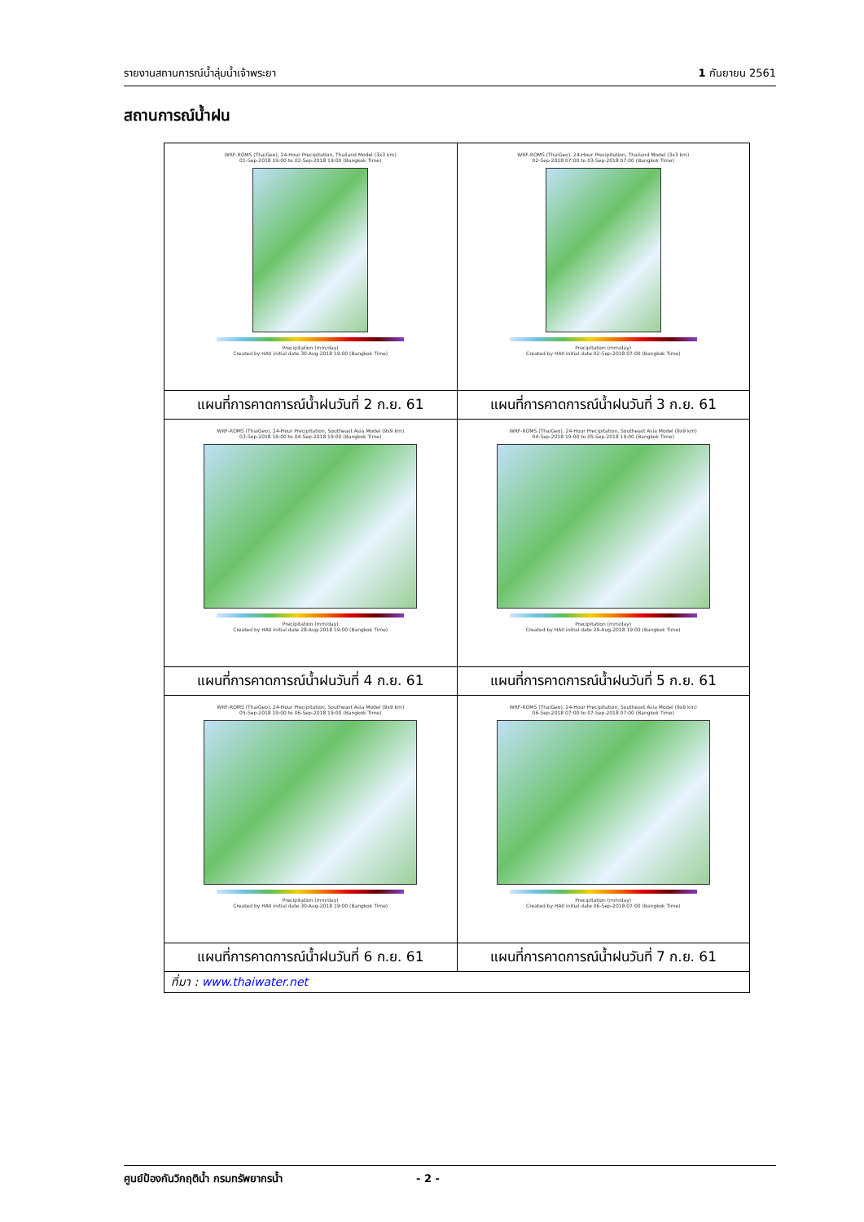รายงานสถานการณ์น้ำลุ่มน้ำเจ้าพระยา 1 กันยายน 2561
สถานการณ์น้ำฝน
| WRF-ROMS (ThaiGeo), 24-Hour Precipitation, Thailand Model (3x3 km) 01-Sep-2018 19:00 to 02-Sep-2018 19:00 (Bangkok Time) Precipitation (mm/day) Created by HAII initial date 30-Aug-2018 19:00 (Bangkok Time) | WRF-ROMS (ThaiGeo), 24-Hour Precipitation, Thailand Model (3x3 km) 02-Sep-2018 07:00 to 03-Sep-2018 07:00 (Bangkok Time) Precipitation (mm/day) Created by HAII initial date 02-Sep-2018 07:00 (Bangkok Time) |
| แผนที่การคาดการณ์น้ำฝนวันที่ 2 ก.ย. 61 | แผนที่การคาดการณ์น้ำฝนวันที่ 3 ก.ย. 61 |
| WRF-ROMS (ThaiGeo), 24-Hour Precipitation, Southeast Asia Model (9x9 km) 03-Sep-2018 19:00 to 04-Sep-2018 19:00 (Bangkok Time) Precipitation (mm/day) Created by HAII initial date 28-Aug-2018 19:00 (Bangkok Time) | WRF-ROMS (ThaiGeo), 24-Hour Precipitation, Southeast Asia Model (9x9 km) 04-Sep-2018 19:00 to 05-Sep-2018 19:00 (Bangkok Time) Precipitation (mm/day) Created by HAII initial date 29-Aug-2018 19:00 (Bangkok Time) |
| แผนที่การคาดการณ์น้ำฝนวันที่ 4 ก.ย. 61 | แผนที่การคาดการณ์น้ำฝนวันที่ 5 ก.ย. 61 |
| WRF-ROMS (ThaiGeo), 24-Hour Precipitation, Southeast Asia Model (9x9 km) 05-Sep-2018 19:00 to 06-Sep-2018 19:00 (Bangkok Time) Precipitation (mm/day) Created by HAII initial date 30-Aug-2018 19:00 (Bangkok Time) | WRF-ROMS (ThaiGeo), 24-Hour Precipitation, Southeast Asia Model (9x9 km) 06-Sep-2018 07:00 to 07-Sep-2018 07:00 (Bangkok Time) Precipitation (mm/day) Created by HAII initial date 06-Sep-2018 07:00 (Bangkok Time) |
| แผนที่การคาดการณ์น้ำฝนวันที่ 6 ก.ย. 61 | แผนที่การคาดการณ์น้ำฝนวันที่ 7 ก.ย. 61 |
| ที่มา : www.thaiwater.net | |
ศูนย์ป้องกันวิกฤติน้ำ กรมทรัพยากรน้ำ - 2 -